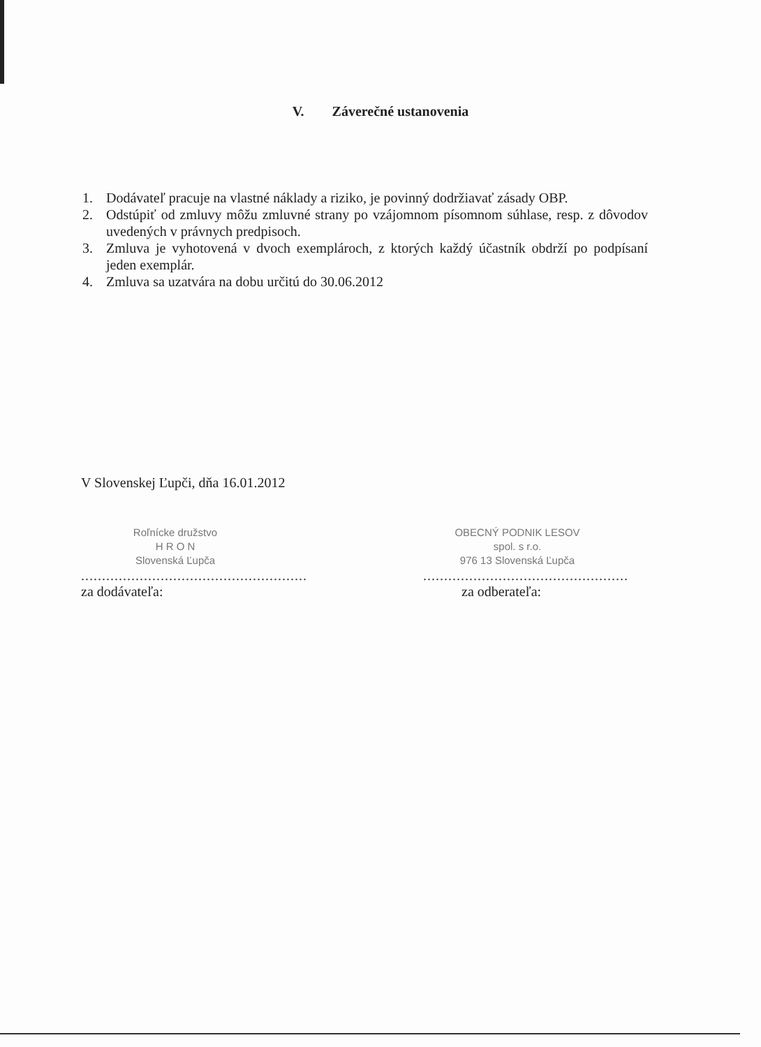V. Záverečné ustanovenia
1. Dodávateľ pracuje na vlastné náklady a riziko, je povinný dodržiavať zásady OBP.
2. Odstúpiť od zmluvy môžu zmluvné strany po vzájomnom písomnom súhlase, resp. z dôvodov uvedených v právnych predpisoch.
3. Zmluva je vyhotovená v dvoch exemplároch, z ktorých každý účastník obdrží po podpísaní jeden exemplár.
4. Zmluva sa uzatvára na dobu určitú do 30.06.2012
V Slovenskej Ľupči, dňa 16.01.2012
Roľnícke družstvo
H R O N
Slovenská Ľupča
......................................................
za dodávateľa:
OBECNÝ PODNIK LESOV
spol. s r.o.
976 13 Slovenská Ľupča
.................................................
za odberateľa: